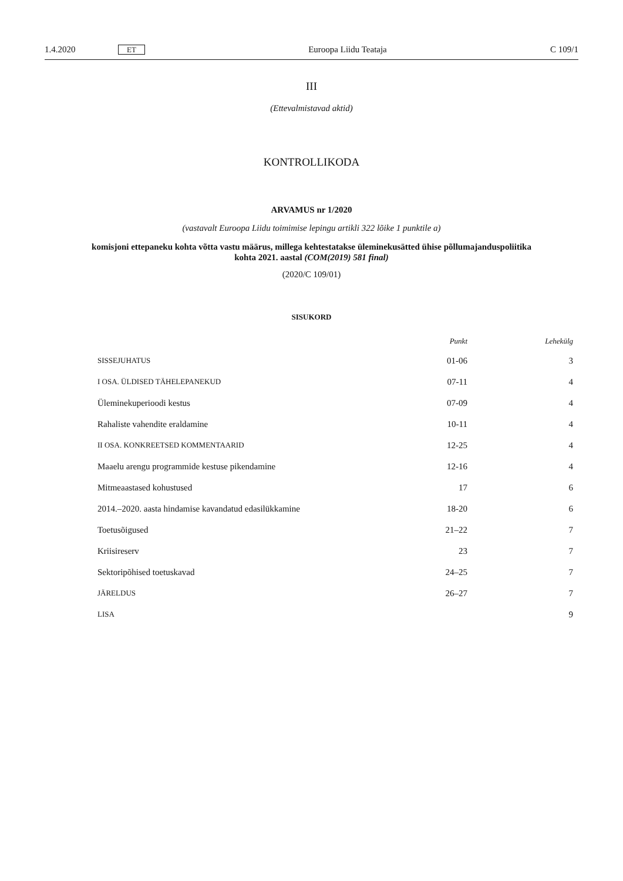1.4.2020 ET Euroopa Liidu Teataja C 109/1
III
(Ettevalmistavad aktid)
KONTROLLIKODA
ARVAMUS nr 1/2020
(vastavalt Euroopa Liidu toimimise lepingu artikli 322 lõike 1 punktile a)
komisjoni ettepaneku kohta võtta vastu määrus, millega kehtestatakse üleminekusätted ühise põllumajanduspoliitika kohta 2021. aastal (COM(2019) 581 final)
(2020/C 109/01)
SISUKORD
| | Punkt | Lehekülg |
| --- | --- | --- |
| SISSEJUHATUS | 01-06 | 3 |
| I OSA. ÜLDISED TÄHELEPANEKUD | 07-11 | 4 |
| Üleminekuperioodi kestus | 07-09 | 4 |
| Rahaliste vahendite eraldamine | 10-11 | 4 |
| II OSA. KONKREETSED KOMMENTAARID | 12-25 | 4 |
| Maaelu arengu programmide kestuse pikendamine | 12-16 | 4 |
| Mitmeaastased kohustused | 17 | 6 |
| 2014.–2020. aasta hindamise kavandatud edasilükkamine | 18-20 | 6 |
| Toetusõigused | 21–22 | 7 |
| Kriisireserv | 23 | 7 |
| Sektoripõhised toetuskavad | 24–25 | 7 |
| JÄRELDUS | 26–27 | 7 |
| LISA | | 9 |